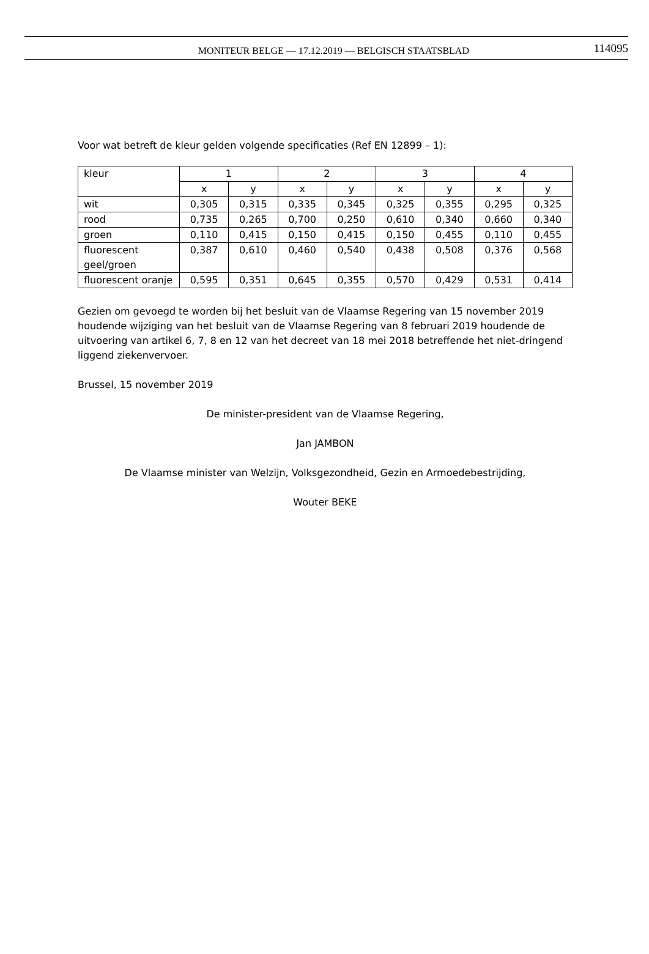MONITEUR BELGE — 17.12.2019 — BELGISCH STAATSBLAD 114095
Voor wat betreft de kleur gelden volgende specificaties (Ref EN 12899 – 1):
| kleur | 1 | | 2 | | 3 | | 4 | |
| | x | y | x | y | x | y | x | y |
| wit | 0,305 | 0,315 | 0,335 | 0,345 | 0,325 | 0,355 | 0,295 | 0,325 |
| rood | 0,735 | 0,265 | 0,700 | 0,250 | 0,610 | 0,340 | 0,660 | 0,340 |
| groen | 0,110 | 0,415 | 0,150 | 0,415 | 0,150 | 0,455 | 0,110 | 0,455 |
| fluorescent geel/groen | 0,387 | 0,610 | 0,460 | 0,540 | 0,438 | 0,508 | 0,376 | 0,568 |
| fluorescent oranje | 0,595 | 0,351 | 0,645 | 0,355 | 0,570 | 0,429 | 0,531 | 0,414 |
Gezien om gevoegd te worden bij het besluit van de Vlaamse Regering van 15 november 2019 houdende wijziging van het besluit van de Vlaamse Regering van 8 februari 2019 houdende de uitvoering van artikel 6, 7, 8 en 12 van het decreet van 18 mei 2018 betreffende het niet-dringend liggend ziekenvervoer.
Brussel, 15 november 2019
De minister-president van de Vlaamse Regering,
Jan JAMBON
De Vlaamse minister van Welzijn, Volksgezondheid, Gezin en Armoedebestrijding,
Wouter BEKE